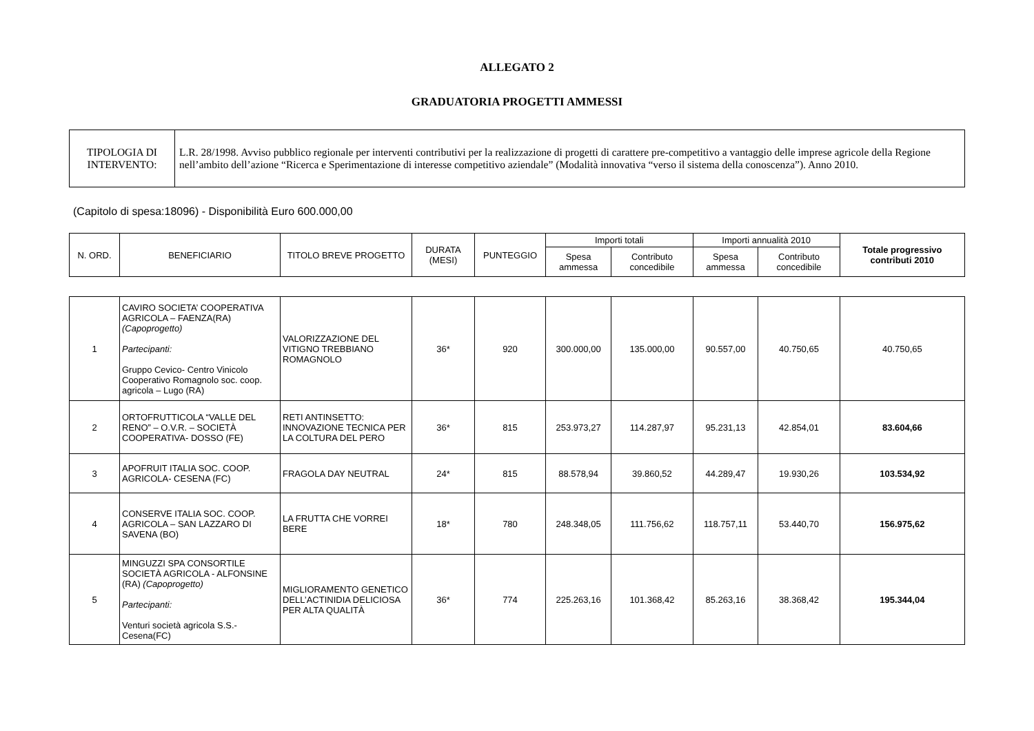ALLEGATO 2
GRADUATORIA PROGETTI AMMESSI
| TIPOLOGIA DI INTERVENTO: | L.R. 28/1998. Avviso pubblico regionale per interventi contributivi per la realizzazione di progetti di carattere pre-competitivo a vantaggio delle imprese agricole della Regione nell’ambito dell’azione “Ricerca e Sperimentazione di interesse competitivo aziendale” (Modalità innovativa “verso il sistema della conoscenza”). Anno 2010. |
(Capitolo di spesa:18096) - Disponibilità Euro 600.000,00
| N. ORD. | BENEFICIARIO | TITOLO BREVE PROGETTO | DURATA (MESI) | PUNTEGGIO | Importi totali | | Importi annualità 2010 | | Totale progressivo contributi 2010 |
| --- | --- | --- | --- | --- | --- | --- | --- | --- | --- |
| | | | | | Spesa ammessa | Contributo concedibile | Spesa ammessa | Contributo concedibile | |
| 1 | CAVIRO SOCIETA’ COOPERATIVA AGRICOLA – FAENZA(RA) (Capoprogetto) Partecipanti: Gruppo Cevico- Centro Vinicolo Cooperativo Romagnolo soc. coop. agricola – Lugo (RA) | VALORIZZAZIONE DEL VITIGNO TREBBIANO ROMAGNOLO | 36* | 920 | 300.000,00 | 135.000,00 | 90.557,00 | 40.750,65 | 40.750,65 |
| 2 | ORTOFRUTTICOLA “VALLE DEL RENO” – O.V.R. – SOCIETÀ COOPERATIVA- DOSSO (FE) | RETI ANTINSETTO: INNOVAZIONE TECNICA PER LA COLTURA DEL PERO | 36* | 815 | 253.973,27 | 114.287,97 | 95.231,13 | 42.854,01 | 83.604,66 |
| 3 | APOFRUIT ITALIA SOC. COOP. AGRICOLA- CESENA (FC) | FRAGOLA DAY NEUTRAL | 24* | 815 | 88.578,94 | 39.860,52 | 44.289,47 | 19.930,26 | 103.534,92 |
| 4 | CONSERVE ITALIA SOC. COOP. AGRICOLA – SAN LAZZARO DI SAVENA (BO) | LA FRUTTA CHE VORREI BERE | 18* | 780 | 248.348,05 | 111.756,62 | 118.757,11 | 53.440,70 | 156.975,62 |
| 5 | MINGUZZI SPA CONSORTILE SOCIETÀ AGRICOLA - ALFONSINE (RA) (Capoprogetto) Partecipanti: Venturi società agricola S.S.- Cesena(FC) | MIGLIORAMENTO GENETICO DELL’ACTINIDIA DELICIOSA PER ALTA QUALITÀ | 36* | 774 | 225.263,16 | 101.368,42 | 85.263,16 | 38.368,42 | 195.344,04 |